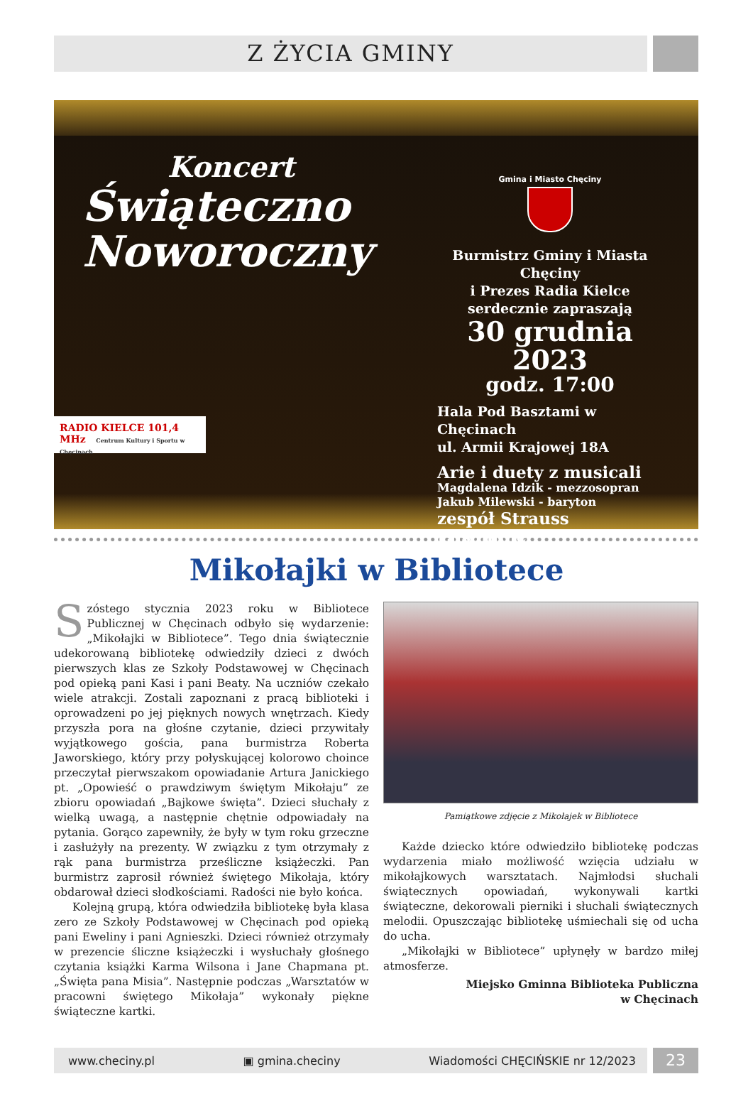Z ŻYCIA GMINY
Koncert
Świąteczno
Noworoczny
RADIO KIELCE 101,4 MHz Centrum Kultury i Sportu w Chęcinach
Gmina i Miasto Chęciny
Burmistrz Gminy i Miasta Chęciny
i Prezes Radia Kielce
serdecznie zapraszają
30 grudnia 2023
godz. 17:00
Hala Pod Basztami w Chęcinach
ul. Armii Krajowej 18A
Arie i duety z musicali
Magdalena Idzik - mezzosopran
Jakub Milewski - baryton
zespół Strauss Ensamble
Mikołajki w Bibliotece
Szóstego stycznia 2023 roku w Bibliotece Publicznej w Chęcinach odbyło się wydarzenie: „Mikołajki w Bibliotece”. Tego dnia świątecznie udekorowaną bibliotekę odwiedziły dzieci z dwóch pierwszych klas ze Szkoły Podstawowej w Chęcinach pod opieką pani Kasi i pani Beaty. Na uczniów czekało wiele atrakcji. Zostali zapoznani z pracą biblioteki i oprowadzeni po jej pięknych nowych wnętrzach. Kiedy przyszła pora na głośne czytanie, dzieci przywitały wyjątkowego gościa, pana burmistrza Roberta Jaworskiego, który przy połyskującej kolorowo choince przeczytał pierwszakom opowiadanie Artura Janickiego pt. „Opowieść o prawdziwym świętym Mikołaju” ze zbioru opowiadań „Bajkowe święta”. Dzieci słuchały z wielką uwagą, a następnie chętnie odpowiadały na pytania. Gorąco zapewniły, że były w tym roku grzeczne i zasłużyły na prezenty. W związku z tym otrzymały z rąk pana burmistrza prześliczne książeczki. Pan burmistrz zaprosił również świętego Mikołaja, który obdarował dzieci słodkościami. Radości nie było końca.
Kolejną grupą, która odwiedziła bibliotekę była klasa zero ze Szkoły Podstawowej w Chęcinach pod opieką pani Eweliny i pani Agnieszki. Dzieci również otrzymały w prezencie śliczne książeczki i wysłuchały głośnego czytania książki Karma Wilsona i Jane Chapmana pt. „Święta pana Misia”. Następnie podczas „Warsztatów w pracowni świętego Mikołaja” wykonały piękne świąteczne kartki.
Pamiątkowe zdjęcie z Mikołajek w Bibliotece
Każde dziecko które odwiedziło bibliotekę podczas wydarzenia miało możliwość wzięcia udziału w mikołajkowych warsztatach. Najmłodsi słuchali świątecznych opowiadań, wykonywali kartki świąteczne, dekorowali pierniki i słuchali świątecznych melodii. Opuszczając bibliotekę uśmiechali się od ucha do ucha.
„Mikołajki w Bibliotece” upłynęły w bardzo miłej atmosferze.
Miejsko Gminna Biblioteka Publiczna
w Chęcinach
www.checiny.pl ▣ gmina.checiny Wiadomości CHĘCIŃSKIE nr 12/2023
23